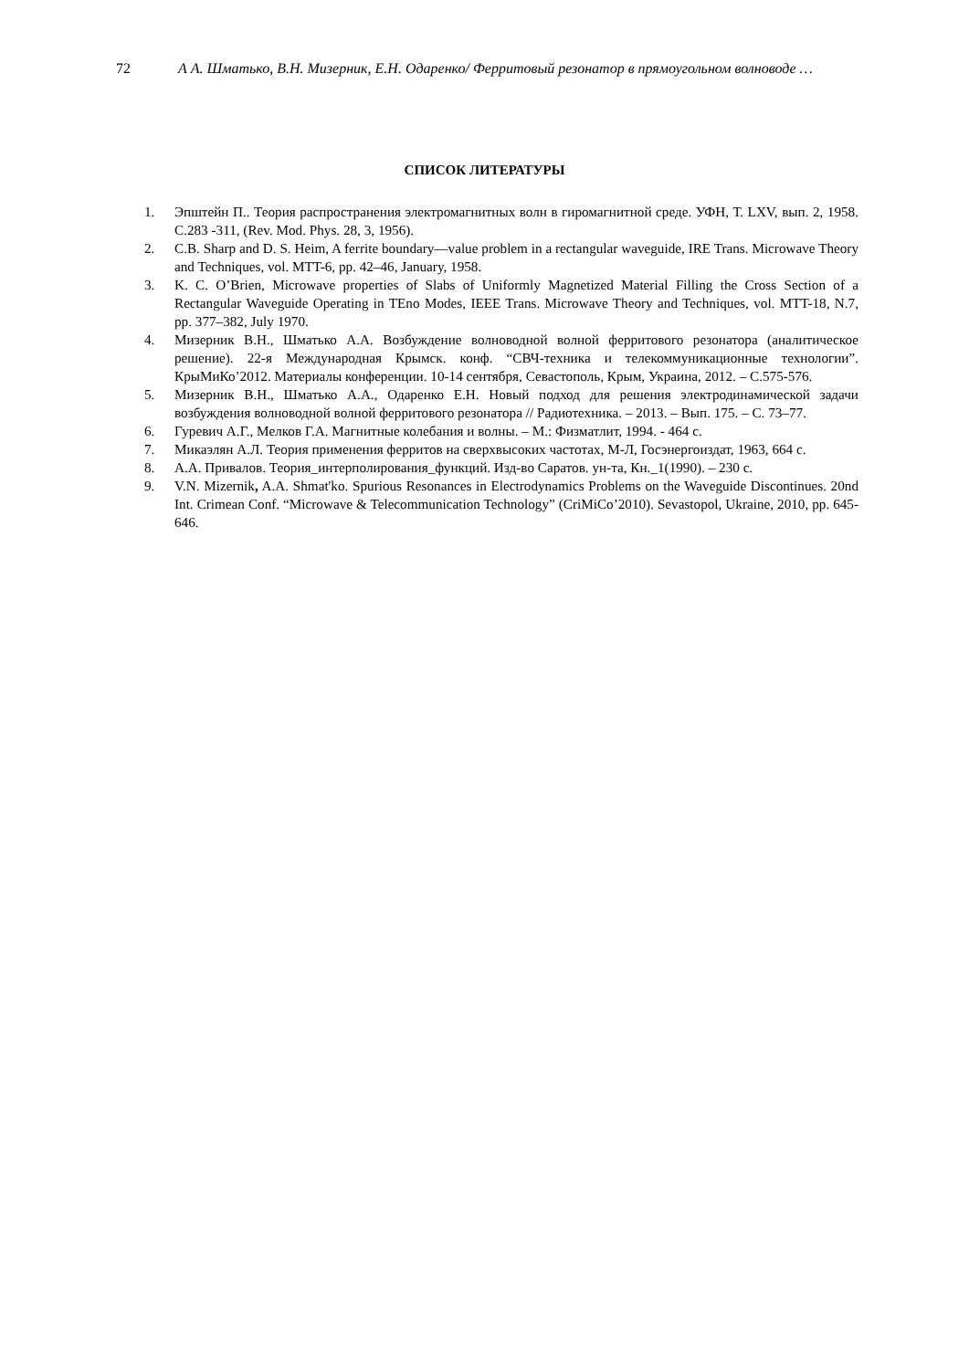72 А А. Шматько, В.Н. Мизерник, Е.Н. Одаренко/ Ферритовый резонатор в прямоугольном волноводе …
СПИСОК ЛИТЕРАТУРЫ
1. Эпштейн П.. Теория распространения электромагнитных волн в гиромагнитной среде. УФН, Т. LXV, вып. 2, 1958. С.283 -311, (Rev. Mod. Phys. 28, 3, 1956).
2. C.B. Sharp and D. S. Heim, A ferrite boundary—value problem in a rectangular waveguide, IRE Trans. Microwave Theory and Techniques, vol. MTT-6, pp. 42–46, January, 1958.
3. K. C. O’Brien, Microwave properties of Slabs of Uniformly Magnetized Material Filling the Cross Section of a Rectangular Waveguide Operating in TEno Modes, IEEE Trans. Microwave Theory and Techniques, vol. MTT-18, N.7, pp. 377–382, July 1970.
4. Мизерник В.Н., Шматько А.А. Возбуждение волноводной волной ферритового резонатора (аналитическое решение). 22-я Международная Крымск. конф. “СВЧ-техника и телекоммуникационные технологии”. КрыМиКо’2012. Материалы конференции. 10-14 сентября, Севастополь, Крым, Украина, 2012. – С.575-576.
5. Мизерник В.Н., Шматько А.А., Одаренко Е.Н. Новый подход для решения электродинамической задачи возбуждения волноводной волной ферритового резонатора // Радиотехника. – 2013. – Вып. 175. – С. 73–77.
6. Гуревич А.Г., Мелков Г.А. Магнитные колебания и волны. – М.: Физматлит, 1994. - 464 с.
7. Микаэлян А.Л. Теория применения ферритов на сверхвысоких частотах, М-Л, Госэнергоиздат, 1963, 664 с.
8. А.А. Привалов. Теория_интерполирования_функций. Изд-во Саратов. ун-та, Кн._1(1990). – 230 с.
9. V.N. Mizernik, A.A. Shmat'ko. Spurious Resonances in Electrodynamics Problems on the Waveguide Discontinues. 20nd Int. Crimean Conf. “Microwave & Telecommunication Technology” (CriMiCo’2010). Sevastopol, Ukraine, 2010, pp. 645-646.